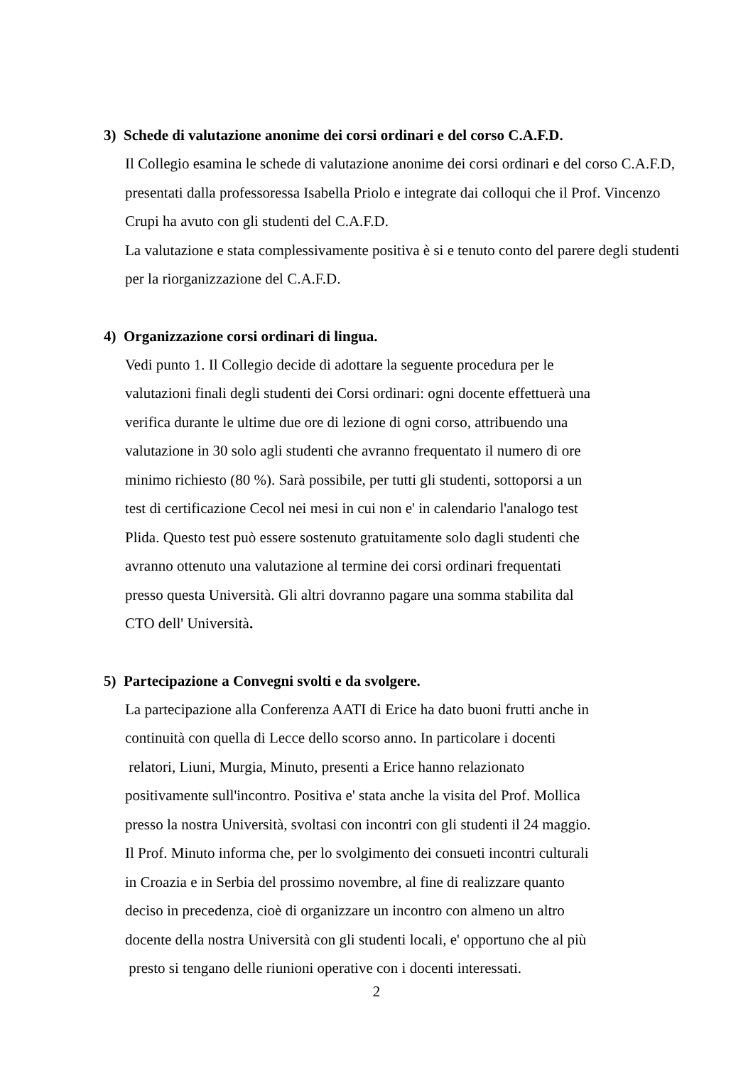3) Schede di valutazione anonime dei corsi ordinari e del corso C.A.F.D.
Il Collegio esamina le schede di valutazione anonime dei corsi ordinari e del corso C.A.F.D, presentati dalla professoressa Isabella Priolo e integrate dai colloqui che il Prof. Vincenzo Crupi ha avuto con gli studenti del C.A.F.D.
La valutazione e stata complessivamente positiva è si e tenuto conto del parere degli studenti per la riorganizzazione del C.A.F.D.
4) Organizzazione corsi ordinari di lingua.
Vedi punto 1. Il Collegio decide di adottare la seguente procedura per le
valutazioni finali degli studenti dei Corsi ordinari: ogni docente effettuerà una
verifica durante le ultime due ore di lezione di ogni corso, attribuendo una
valutazione in 30 solo agli studenti che avranno frequentato il numero di ore
minimo richiesto (80 %). Sarà possibile, per tutti gli studenti, sottoporsi a un
test di certificazione Cecol nei mesi in cui non e' in calendario l'analogo test
Plida. Questo test può essere sostenuto gratuitamente solo dagli studenti che
avranno ottenuto una valutazione al termine dei corsi ordinari frequentati
presso questa Università. Gli altri dovranno pagare una somma stabilita dal
CTO dell' Università.
5) Partecipazione a Convegni svolti e da svolgere.
La partecipazione alla Conferenza AATI di Erice ha dato buoni frutti anche in
continuità con quella di Lecce dello scorso anno. In particolare i docenti
relatori, Liuni, Murgia, Minuto, presenti a Erice hanno relazionato
positivamente sull'incontro. Positiva e' stata anche la visita del Prof. Mollica
presso la nostra Università, svoltasi con incontri con gli studenti il 24 maggio.
Il Prof. Minuto informa che, per lo svolgimento dei consueti incontri culturali
in Croazia e in Serbia del prossimo novembre, al fine di realizzare quanto
deciso in precedenza, cioè di organizzare un incontro con almeno un altro
docente della nostra Università con gli studenti locali, e' opportuno che al più
presto si tengano delle riunioni operative con i docenti interessati.
2